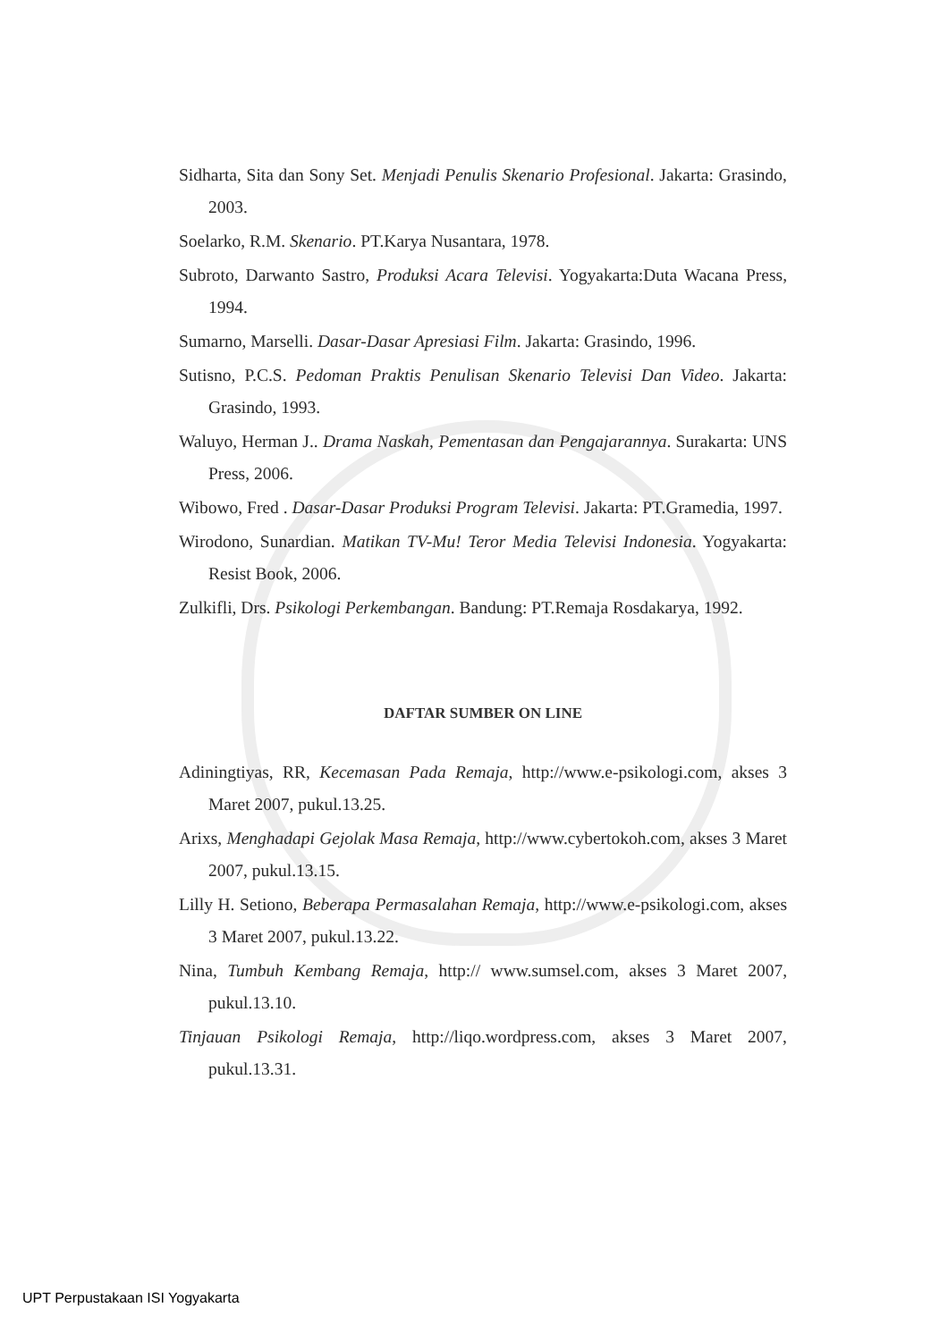Sidharta, Sita dan Sony Set. Menjadi Penulis Skenario Profesional. Jakarta: Grasindo, 2003.
Soelarko, R.M. Skenario. PT.Karya Nusantara, 1978.
Subroto, Darwanto Sastro, Produksi Acara Televisi. Yogyakarta:Duta Wacana Press, 1994.
Sumarno, Marselli. Dasar-Dasar Apresiasi Film. Jakarta: Grasindo, 1996.
Sutisno, P.C.S. Pedoman Praktis Penulisan Skenario Televisi Dan Video. Jakarta: Grasindo, 1993.
Waluyo, Herman J.. Drama Naskah, Pementasan dan Pengajarannya. Surakarta: UNS Press, 2006.
Wibowo, Fred . Dasar-Dasar Produksi Program Televisi. Jakarta: PT.Gramedia, 1997.
Wirodono, Sunardian. Matikan TV-Mu! Teror Media Televisi Indonesia. Yogyakarta: Resist Book, 2006.
Zulkifli, Drs. Psikologi Perkembangan. Bandung: PT.Remaja Rosdakarya, 1992.
DAFTAR SUMBER ON LINE
Adiningtiyas, RR, Kecemasan Pada Remaja, http://www.e-psikologi.com, akses 3 Maret 2007, pukul.13.25.
Arixs, Menghadapi Gejolak Masa Remaja, http://www.cybertokoh.com, akses 3 Maret 2007, pukul.13.15.
Lilly H. Setiono, Beberapa Permasalahan Remaja, http://www.e-psikologi.com, akses 3 Maret 2007, pukul.13.22.
Nina, Tumbuh Kembang Remaja, http:// www.sumsel.com, akses 3 Maret 2007, pukul.13.10.
Tinjauan Psikologi Remaja, http://liqo.wordpress.com, akses 3 Maret 2007, pukul.13.31.
UPT Perpustakaan ISI Yogyakarta